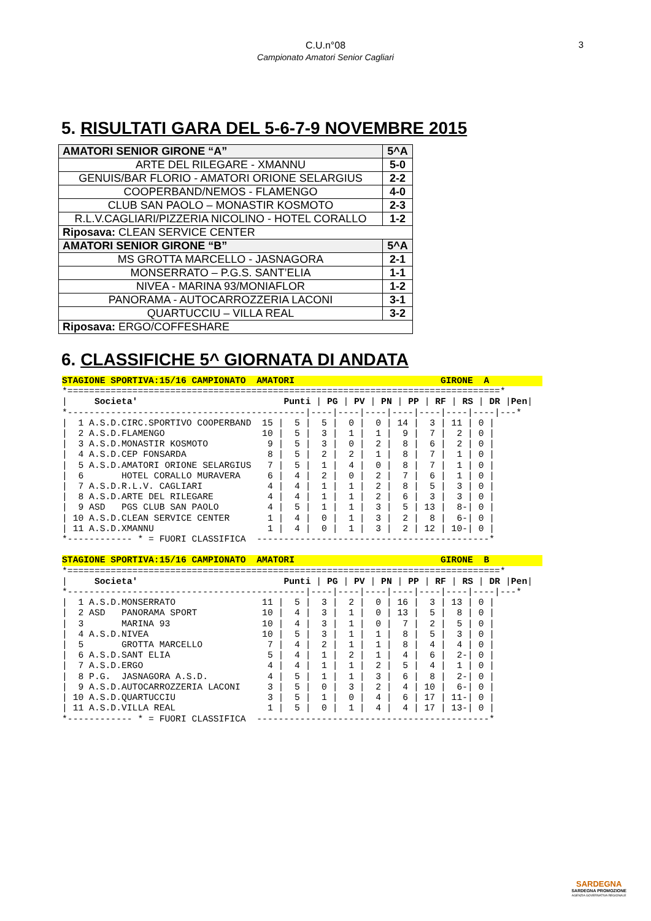C.U.n°08
Campionato Amatori Senior Cagliari
3
5. RISULTATI GARA DEL 5-6-7-9 NOVEMBRE 2015
| AMATORI SENIOR GIRONE “A” | 5^A |
| ARTE DEL RILEGARE - XMANNU | 5-0 |
| GENUIS/BAR FLORIO - AMATORI ORIONE SELARGIUS | 2-2 |
| COOPERBAND/NEMOS - FLAMENGO | 4-0 |
| CLUB SAN PAOLO – MONASTIR KOSMOTO | 2-3 |
| R.L.V.CAGLIARI/PIZZERIA NICOLINO - HOTEL CORALLO | 1-2 |
| Riposava: CLEAN SERVICE CENTER | |
| AMATORI SENIOR GIRONE “B” | 5^A |
| MS GROTTA MARCELLO - JASNAGORA | 2-1 |
| MONSERRATO – P.G.S. SANT’ELIA | 1-1 |
| NIVEA - MARINA 93/MONIAFLOR | 1-2 |
| PANORAMA - AUTOCARROZZERIA LACONI | 3-1 |
| QUARTUCCIU – VILLA REAL | 3-2 |
| Riposava: ERGO/COFFESHARE | |
6. CLASSIFICHE 5^ GIORNATA DI ANDATA
STAGIONE SPORTIVA:15/16 CAMPIONATO  AMATORI                           GIRONE  A*================================================================================*
|     Societa'                           Punti | PG | PV | PN | PP | RF | RS | DR |Pen|
*--------------------------------------------|----|----|----|----|----|----|----|---*
|  1 A.S.D.CIRC.SPORTIVO COOPERBAND  15 |  5 |  5 |  0 |  0 | 14 |  3 | 11 | 0 |
|  2 A.S.D.FLAMENGO                  10 |  5 |  3 |  1 |  1 |  9 |  7 |  2 | 0 |
|  3 A.S.D.MONASTIR KOSMOTO           9 |  5 |  3 |  0 |  2 |  8 |  6 |  2 | 0 |
|  4 A.S.D.CEP FONSARDA               8 |  5 |  2 |  2 |  1 |  8 |  7 |  1 | 0 |
|  5 A.S.D.AMATORI ORIONE SELARGIUS   7 |  5 |  1 |  4 |  0 |  8 |  7 |  1 | 0 |
|  6       HOTEL CORALLO MURAVERA     6 |  4 |  2 |  0 |  2 |  7 |  6 |  1 | 0 |
|  7 A.S.D.R.L.V. CAGLIARI            4 |  4 |  1 |  1 |  2 |  8 |  5 |  3 | 0 |
|  8 A.S.D.ARTE DEL RILEGARE          4 |  4 |  1 |  1 |  2 |  6 |  3 |  3 | 0 |
|  9 ASD   PGS CLUB SAN PAOLO         4 |  5 |  1 |  1 |  3 |  5 | 13 |  8-| 0 |
| 10 A.S.D.CLEAN SERVICE CENTER       1 |  4 |  0 |  1 |  3 |  2 |  8 |  6-| 0 |
| 11 A.S.D.XMANNU                     1 |  4 |  0 |  1 |  3 |  2 | 12 | 10-| 0 |
*------------ * = FUORI CLASSIFICA  -------------------------------------------*

STAGIONE SPORTIVA:15/16 CAMPIONATO  AMATORI                           GIRONE  B*================================================================================*
|     Societa'                           Punti | PG | PV | PN | PP | RF | RS | DR |Pen|
*--------------------------------------------|----|----|----|----|----|----|----|---*
|  1 A.S.D.MONSERRATO                11 |  5 |  3 |  2 |  0 | 16 |  3 | 13 | 0 |
|  2 ASD   PANORAMA SPORT            10 |  4 |  3 |  1 |  0 | 13 |  5 |  8 | 0 |
|  3       MARINA 93                 10 |  4 |  3 |  1 |  0 |  7 |  2 |  5 | 0 |
|  4 A.S.D.NIVEA                     10 |  5 |  3 |  1 |  1 |  8 |  5 |  3 | 0 |
|  5       GROTTA MARCELLO            7 |  4 |  2 |  1 |  1 |  8 |  4 |  4 | 0 |
|  6 A.S.D.SANT ELIA                  5 |  4 |  1 |  2 |  1 |  4 |  6 |  2-| 0 |
|  7 A.S.D.ERGO                       4 |  4 |  1 |  1 |  2 |  5 |  4 |  1 | 0 |
|  8 P.G.  JASNAGORA A.S.D.           4 |  5 |  1 |  1 |  3 |  6 |  8 |  2-| 0 |
|  9 A.S.D.AUTOCARROZZERIA LACONI     3 |  5 |  0 |  3 |  2 |  4 | 10 |  6-| 0 |
| 10 A.S.D.QUARTUCCIU                 3 |  5 |  1 |  0 |  4 |  6 | 17 | 11-| 0 |
| 11 A.S.D.VILLA REAL                 1 |  5 |  0 |  1 |  4 |  4 | 17 | 13-| 0 |
*------------ * = FUORI CLASSIFICA  -------------------------------------------*
SARDEGNA
SARDEGNA PROMOZIONE
AGENZIA GOVERNATIVA REGIONALE